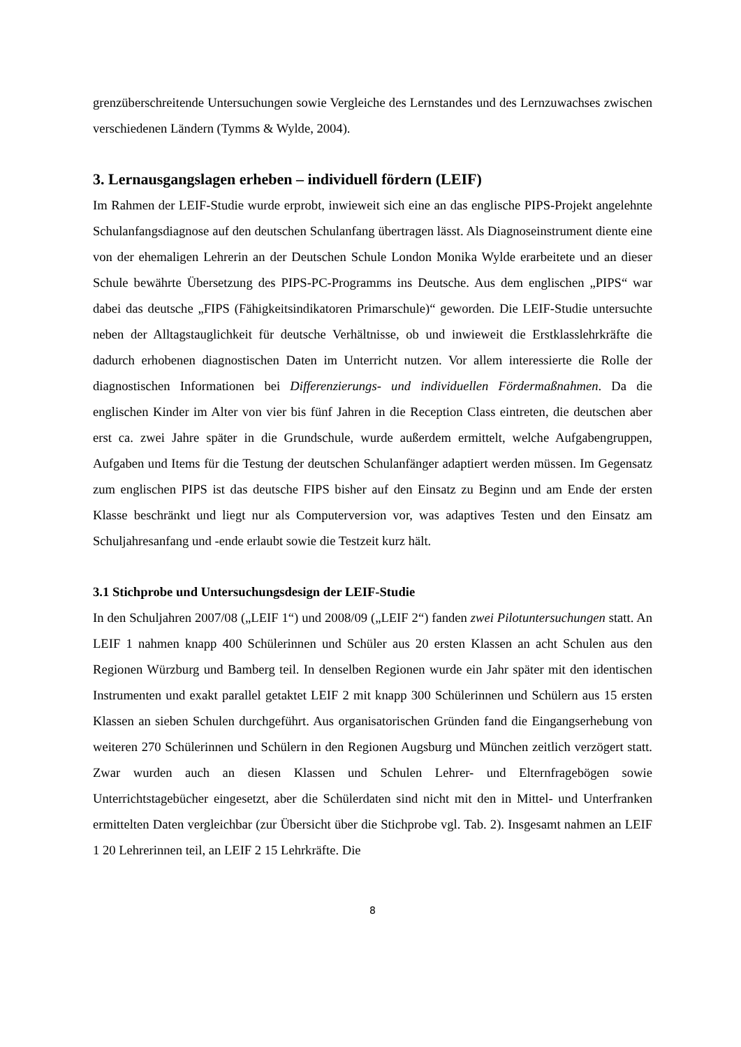grenzüberschreitende Untersuchungen sowie Vergleiche des Lernstandes und des Lernzuwachses zwischen verschiedenen Ländern (Tymms & Wylde, 2004).
3. Lernausgangslagen erheben – individuell fördern (LEIF)
Im Rahmen der LEIF-Studie wurde erprobt, inwieweit sich eine an das englische PIPS-Projekt angelehnte Schulanfangsdiagnose auf den deutschen Schulanfang übertragen lässt. Als Diagnoseinstrument diente eine von der ehemaligen Lehrerin an der Deutschen Schule London Monika Wylde erarbeitete und an dieser Schule bewährte Übersetzung des PIPS-PC-Programms ins Deutsche. Aus dem englischen „PIPS“ war dabei das deutsche „FIPS (Fähigkeitsindikatoren Primarschule)“ geworden. Die LEIF-Studie untersuchte neben der Alltagstauglichkeit für deutsche Verhältnisse, ob und inwieweit die Erstklasslehrkräfte die dadurch erhobenen diagnostischen Daten im Unterricht nutzen. Vor allem interessierte die Rolle der diagnostischen Informationen bei Differenzierungs- und individuellen Fördermaßnahmen. Da die englischen Kinder im Alter von vier bis fünf Jahren in die Reception Class eintreten, die deutschen aber erst ca. zwei Jahre später in die Grundschule, wurde außerdem ermittelt, welche Aufgabengruppen, Aufgaben und Items für die Testung der deutschen Schulanfänger adaptiert werden müssen. Im Gegensatz zum englischen PIPS ist das deutsche FIPS bisher auf den Einsatz zu Beginn und am Ende der ersten Klasse beschränkt und liegt nur als Computerversion vor, was adaptives Testen und den Einsatz am Schuljahresanfang und -ende erlaubt sowie die Testzeit kurz hält.
3.1 Stichprobe und Untersuchungsdesign der LEIF-Studie
In den Schuljahren 2007/08 („LEIF 1“) und 2008/09 („LEIF 2“) fanden zwei Pilotuntersuchungen statt. An LEIF 1 nahmen knapp 400 Schülerinnen und Schüler aus 20 ersten Klassen an acht Schulen aus den Regionen Würzburg und Bamberg teil. In denselben Regionen wurde ein Jahr später mit den identischen Instrumenten und exakt parallel getaktet LEIF 2 mit knapp 300 Schülerinnen und Schülern aus 15 ersten Klassen an sieben Schulen durchgeführt. Aus organisatorischen Gründen fand die Eingangserhebung von weiteren 270 Schülerinnen und Schülern in den Regionen Augsburg und München zeitlich verzögert statt. Zwar wurden auch an diesen Klassen und Schulen Lehrer- und Elternfragebögen sowie Unterrichtstagebücher eingesetzt, aber die Schülerdaten sind nicht mit den in Mittel- und Unterfranken ermittelten Daten vergleichbar (zur Übersicht über die Stichprobe vgl. Tab. 2). Insgesamt nahmen an LEIF 1 20 Lehrerinnen teil, an LEIF 2 15 Lehrkräfte. Die
8